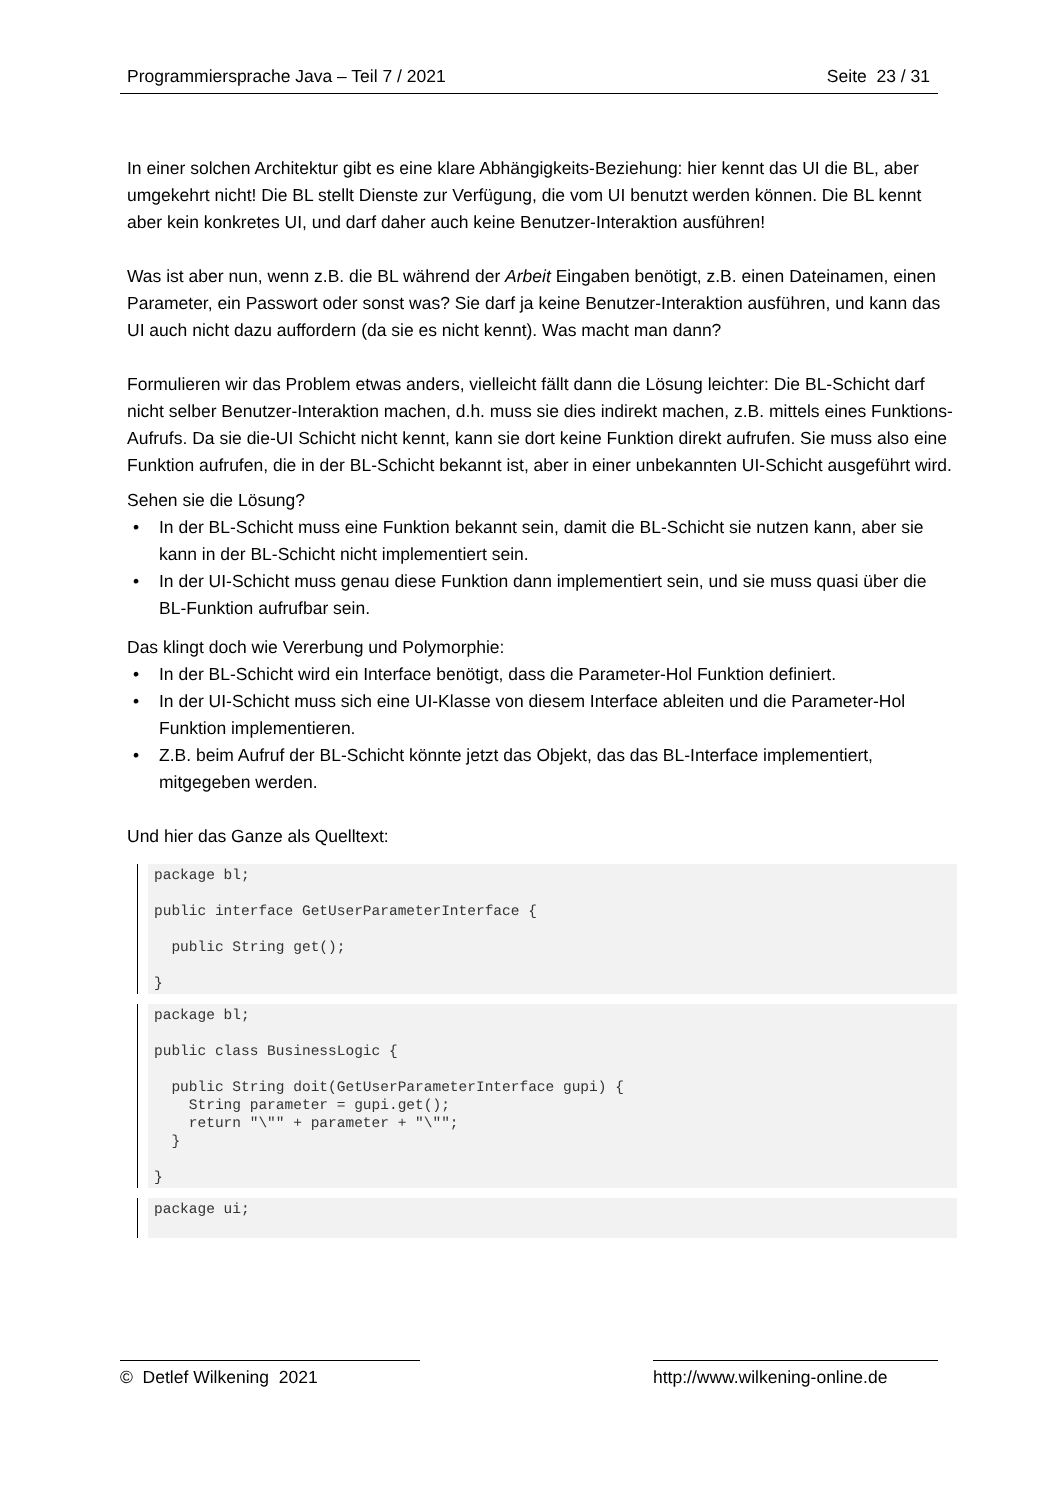Programmiersprache Java – Teil 7 / 2021 Seite 23 / 31
In einer solchen Architektur gibt es eine klare Abhängigkeits-Beziehung: hier kennt das UI die BL, aber umgekehrt nicht! Die BL stellt Dienste zur Verfügung, die vom UI benutzt werden können. Die BL kennt aber kein konkretes UI, und darf daher auch keine Benutzer-Interaktion ausführen!
Was ist aber nun, wenn z.B. die BL während der Arbeit Eingaben benötigt, z.B. einen Dateinamen, einen Parameter, ein Passwort oder sonst was? Sie darf ja keine Benutzer-Interaktion ausführen, und kann das UI auch nicht dazu auffordern (da sie es nicht kennt). Was macht man dann?
Formulieren wir das Problem etwas anders, vielleicht fällt dann die Lösung leichter: Die BL-Schicht darf nicht selber Benutzer-Interaktion machen, d.h. muss sie dies indirekt machen, z.B. mittels eines Funktions-Aufrufs. Da sie die-UI Schicht nicht kennt, kann sie dort keine Funktion direkt aufrufen. Sie muss also eine Funktion aufrufen, die in der BL-Schicht bekannt ist, aber in einer unbekannten UI-Schicht ausgeführt wird.
Sehen sie die Lösung?
In der BL-Schicht muss eine Funktion bekannt sein, damit die BL-Schicht sie nutzen kann, aber sie kann in der BL-Schicht nicht implementiert sein.
In der UI-Schicht muss genau diese Funktion dann implementiert sein, und sie muss quasi über die BL-Funktion aufrufbar sein.
Das klingt doch wie Vererbung und Polymorphie:
In der BL-Schicht wird ein Interface benötigt, dass die Parameter-Hol Funktion definiert.
In der UI-Schicht muss sich eine UI-Klasse von diesem Interface ableiten und die Parameter-Hol Funktion implementieren.
Z.B. beim Aufruf der BL-Schicht könnte jetzt das Objekt, das das BL-Interface implementiert, mitgegeben werden.
Und hier das Ganze als Quelltext:
package bl;

public interface GetUserParameterInterface {

  public String get();

}
package bl;

public class BusinessLogic {

  public String doit(GetUserParameterInterface gupi) {
    String parameter = gupi.get();
    return "\"" + parameter + "\"";
  }

}
package ui;
 
© Detlef Wilkening 2021 http://www.wilkening-online.de